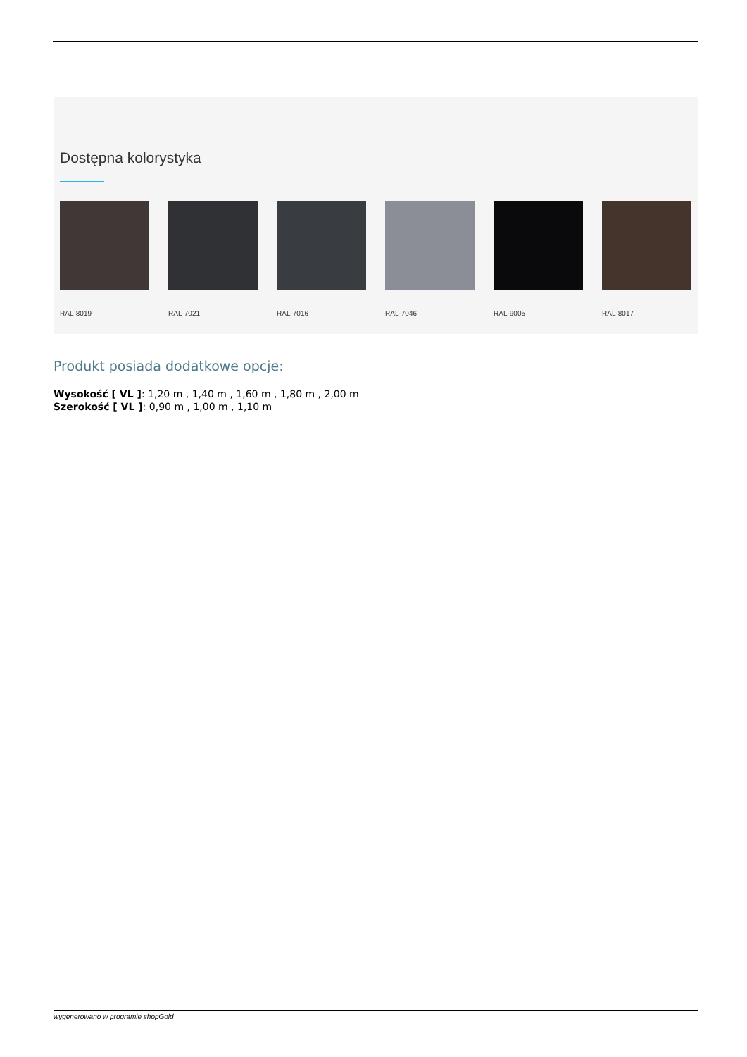Dostępna kolorystyka
RAL-8019 RAL-7021 RAL-7016 RAL-7046 RAL-9005 RAL-8017
Produkt posiada dodatkowe opcje:
Wysokość [ VL ]: 1,20 m , 1,40 m , 1,60 m , 1,80 m , 2,00 m
Szerokość [ VL ]: 0,90 m , 1,00 m , 1,10 m
wygenerowano w programie shopGold